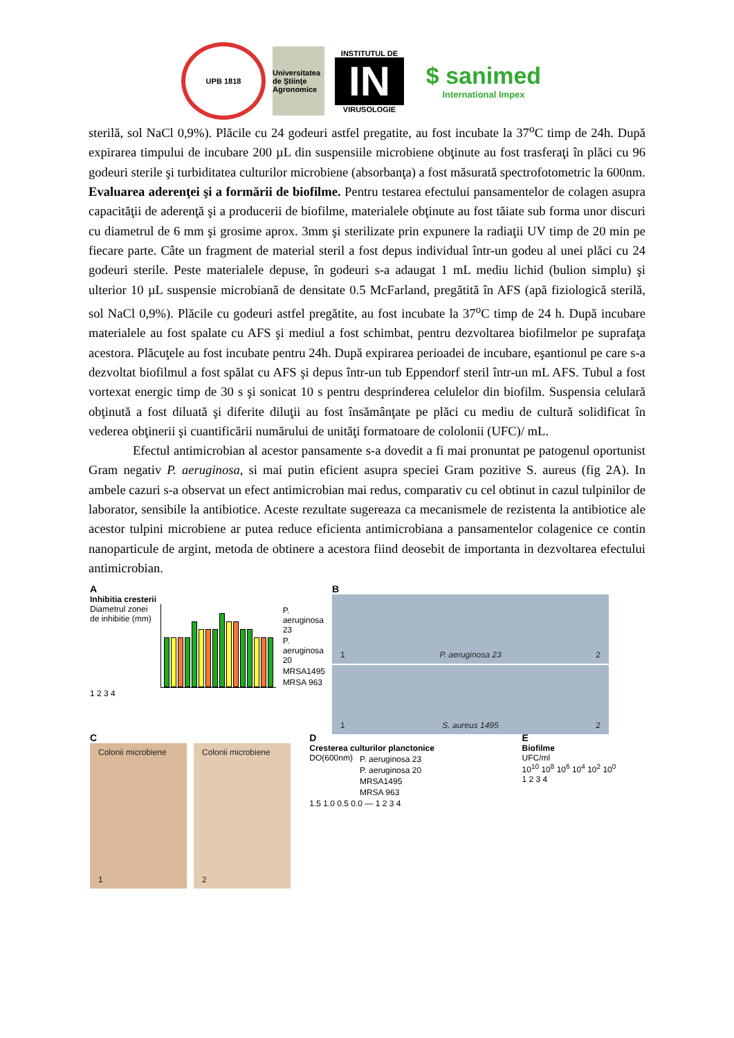UPB 1818
Universitatea de Ştiinţe Agronomice
INSTITUTUL DE
IN
VIRUSOLOGIE
$ sanimed
International Impex
sterilă, sol NaCl 0,9%). Plăcile cu 24 godeuri astfel pregatite, au fost incubate la 37<sup>o</sup>C timp de 24h. După expirarea timpului de incubare 200 µL din suspensiile microbiene obţinute au fost trasferaţi în plăci cu 96 godeuri sterile şi turbiditatea culturilor microbiene (absorbanţa) a fost măsurată spectrofotometric la 600nm.
Evaluarea aderenţei şi a formării de biofilme. Pentru testarea efectului pansamentelor de colagen asupra capacităţii de aderenţă şi a producerii de biofilme, materialele obţinute au fost tăiate sub forma unor discuri cu diametrul de 6 mm şi grosime aprox. 3mm şi sterilizate prin expunere la radiaţii UV timp de 20 min pe fiecare parte. Câte un fragment de material steril a fost depus individual într-un godeu al unei plăci cu 24 godeuri sterile. Peste materialele depuse, în godeuri s-a adaugat 1 mL mediu lichid (bulion simplu) şi ulterior 10 µL suspensie microbiană de densitate 0.5 McFarland, pregătită în AFS (apă fiziologică sterilă, sol NaCl 0,9%). Plăcile cu godeuri astfel pregătite, au fost incubate la 37<sup>o</sup>C timp de 24 h. După incubare materialele au fost spalate cu AFS şi mediul a fost schimbat, pentru dezvoltarea biofilmelor pe suprafaţa acestora. Plăcuţele au fost incubate pentru 24h. După expirarea perioadei de incubare, eşantionul pe care s-a dezvoltat biofilmul a fost spălat cu AFS şi depus într-un tub Eppendorf steril într-un mL AFS. Tubul a fost vortexat energic timp de 30 s şi sonicat 10 s pentru desprinderea celulelor din biofilm. Suspensia celulară obţinută a fost diluată şi diferite diluţii au fost însămânţate pe plăci cu mediu de cultură solidificat în vederea obţinerii şi cuantificării numărului de unităţi formatoare de cololonii (UFC)/ mL.
Efectul antimicrobian al acestor pansamente s-a dovedit a fi mai pronuntat pe patogenul oportunist Gram negativ P. aeruginosa, si mai putin eficient asupra speciei Gram pozitive S. aureus (fig 2A). In ambele cazuri s-a observat un efect antimicrobian mai redus, comparativ cu cel obtinut in cazul tulpinilor de laborator, sensibile la antibiotice. Aceste rezultate sugereaza ca mecanismele de rezistenta la antibiotice ale acestor tulpini microbiene ar putea reduce eficienta antimicrobiana a pansamentelor colagenice ce contin nanoparticule de argint, metoda de obtinere a acestora fiind deosebit de importanta in dezvoltarea efectului antimicrobian.
A
Inhibitia cresterii
Diametrul zonei de inhibitie (mm)
P. aeruginosa 23
P. aeruginosa 20
MRSA1495
MRSA 963
1 2 3 4
B
1 P. aeruginosa 23 2
1 S. aureus 1495 2
C
Colonii microbiene
1
Colonii microbiene
2
D
Cresterea culturilor planctonice
DO(600nm) P. aeruginosa 23
P. aeruginosa 20
MRSA1495
MRSA 963
1.5 1.0 0.5 0.0 — 1 2 3 4
E
Biofilme
UFC/ml
10<sup>10</sup> 10<sup>8</sup> 10<sup>6</sup> 10<sup>4</sup> 10<sup>2</sup> 10<sup>0</sup>
1 2 3 4